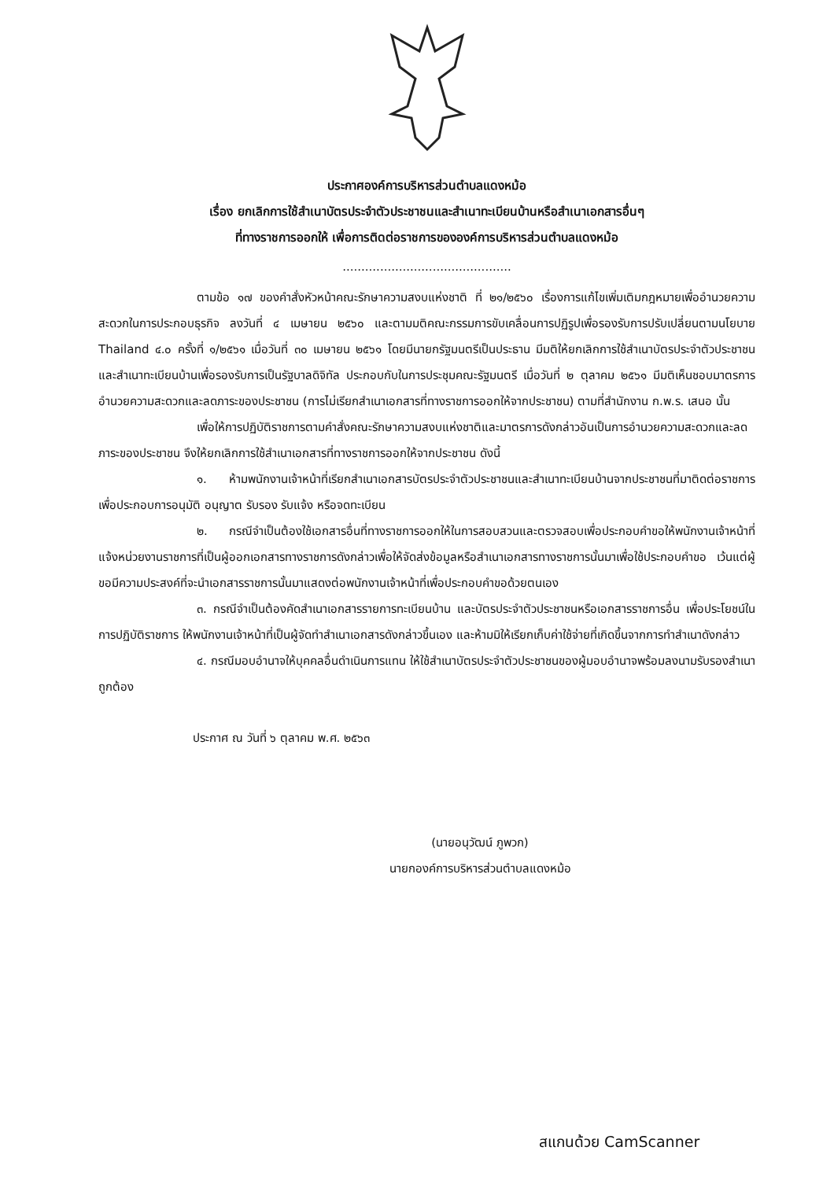ประกาศองค์การบริหารส่วนตำบลแดงหม้อ
เรื่อง ยกเลิกการใช้สำเนาบัตรประจำตัวประชาชนและสำเนาทะเบียนบ้านหรือสำเนาเอกสารอื่นๆ
ที่ทางราชการออกให้ เพื่อการติดต่อราชการขององค์การบริหารส่วนตำบลแดงหม้อ
.............................................
ตามข้อ ๑๗ ของคำสั่งหัวหน้าคณะรักษาความสงบแห่งชาติ ที่ ๒๑/๒๕๖๐ เรื่องการแก้ไขเพิ่มเติมกฎหมายเพื่ออำนวยความสะดวกในการประกอบธุรกิจ ลงวันที่ ๔ เมษายน ๒๕๖๐ และตามมติคณะกรรมการขับเคลื่อนการปฏิรูปเพื่อรองรับการปรับเปลี่ยนตามนโยบาย Thailand ๔.๐ ครั้งที่ ๑/๒๕๖๑ เมื่อวันที่ ๓๐ เมษายน ๒๕๖๑ โดยมีนายกรัฐมนตรีเป็นประธาน มีมติให้ยกเลิกการใช้สำเนาบัตรประจำตัวประชาชนและสำเนาทะเบียนบ้านเพื่อรองรับการเป็นรัฐบาลดิจิทัล ประกอบกับในการประชุมคณะรัฐมนตรี เมื่อวันที่ ๒ ตุลาคม ๒๕๖๑ มีมติเห็นชอบมาตรการอำนวยความสะดวกและลดภาระของประชาชน (การไม่เรียกสำเนาเอกสารที่ทางราชการออกให้จากประชาชน) ตามที่สำนักงาน ก.พ.ร. เสนอ นั้น
เพื่อให้การปฏิบัติราชการตามคำสั่งคณะรักษาความสงบแห่งชาติและมาตรการดังกล่าวอันเป็นการอำนวยความสะดวกและลดภาระของประชาชน จึงให้ยกเลิกการใช้สำเนาเอกสารที่ทางราชการออกให้จากประชาชน ดังนี้
๑. ห้ามพนักงานเจ้าหน้าที่เรียกสำเนาเอกสารบัตรประจำตัวประชาชนและสำเนาทะเบียนบ้านจากประชาชนที่มาติดต่อราชการ เพื่อประกอบการอนุมัติ อนุญาต รับรอง รับแจ้ง หรือจดทะเบียน
๒. กรณีจำเป็นต้องใช้เอกสารอื่นที่ทางราชการออกให้ในการสอบสวนและตรวจสอบเพื่อประกอบคำขอให้พนักงานเจ้าหน้าที่แจ้งหน่วยงานราชการที่เป็นผู้ออกเอกสารทางราชการดังกล่าวเพื่อให้จัดส่งข้อมูลหรือสำเนาเอกสารทางราชการนั้นมาเพื่อใช้ประกอบคำขอ เว้นแต่ผู้ขอมีความประสงค์ที่จะนำเอกสารราชการนั้นมาแสดงต่อพนักงานเจ้าหน้าที่เพื่อประกอบคำขอด้วยตนเอง
๓. กรณีจำเป็นต้องคัดสำเนาเอกสารรายการทะเบียนบ้าน และบัตรประจำตัวประชาชนหรือเอกสารราชการอื่น เพื่อประโยชน์ในการปฏิบัติราชการ ให้พนักงานเจ้าหน้าที่เป็นผู้จัดทำสำเนาเอกสารดังกล่าวขึ้นเอง และห้ามมิให้เรียกเก็บค่าใช้จ่ายที่เกิดขึ้นจากการทำสำเนาดังกล่าว
๔. กรณีมอบอำนาจให้บุคคลอื่นดำเนินการแทน ให้ใช้สำเนาบัตรประจำตัวประชาชนของผู้มอบอำนาจพร้อมลงนามรับรองสำเนาถูกต้อง
ประกาศ ณ วันที่ ๖ ตุลาคม พ.ศ. ๒๕๖๓
(นายอนุวัฒน์ ภูพวก)
นายกองค์การบริหารส่วนตำบลแดงหม้อ
สแกนด้วย CamScanner